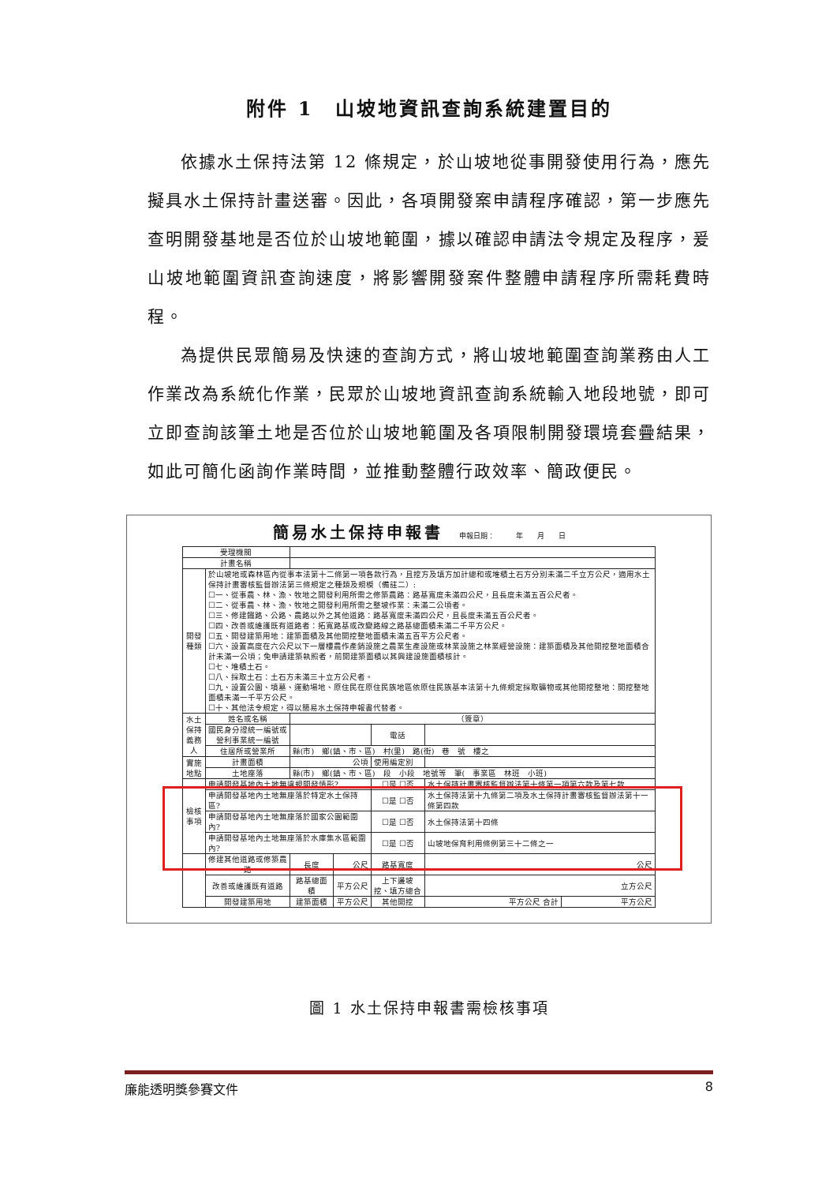附件 1　山坡地資訊查詢系統建置目的
依據水土保持法第 12 條規定，於山坡地從事開發使用行為，應先擬具水土保持計畫送審。因此，各項開發案申請程序確認，第一步應先查明開發基地是否位於山坡地範圍，據以確認申請法令規定及程序，爰山坡地範圍資訊查詢速度，將影響開發案件整體申請程序所需耗費時程。
為提供民眾簡易及快速的查詢方式，將山坡地範圍查詢業務由人工作業改為系統化作業，民眾於山坡地資訊查詢系統輸入地段地號，即可立即查詢該筆土地是否位於山坡地範圍及各項限制開發環境套疊結果，如此可簡化函詢作業時間，並推動整體行政效率、簡政便民。
簡易水土保持申報書 申報日期：　　　年　　月　　日
| 受理機關 | | | | | | |
| 計畫名稱 | | | | | | |
| 開發 種類 | 於山坡地或森林區內從事本法第十二條第一項各款行為，且挖方及填方加計總和或堆積土石方分別未滿二千立方公尺，適用水土保持計畫審核監督辦法第三條規定之種類及規模（備註二）: ☐一、從事農、林、漁、牧地之開發利用所需之修築農路：路基寬度未滿四公尺，且長度未滿五百公尺者。 ☐二、從事農、林、漁、牧地之開發利用所需之整坡作業：未滿二公頃者。 ☐三、修建鐵路、公路、農路以外之其他道路：路基寬度未滿四公尺，且長度未滿五百公尺者。 ☐四、改善或維護既有道路者：拓寬路基或改變路線之路基總面積未滿二千平方公尺。 ☐五、開發建築用地：建築面積及其他開挖整地面積未滿五百平方公尺者。 ☐六、設置高度在六公尺以下一層樓農作產銷設施之農業生產設施或林業設施之林業經營設施：建築面積及其他開挖整地面積合計未滿一公頃；免申請建築執照者，前開建築面積以其興建設施面積核計。 ☐七、堆積土石。 ☐八、採取土石：土石方未滿三十立方公尺者。 ☐九、設置公園、墳墓、運動場地、原住民在原住民族地區依原住民族基本法第十九條規定採取礦物或其他開挖整地：開挖整地面積未滿一千平方公尺。 ☐十、其他法令規定，得以簡易水土保持申報書代替者。 | | | | | |
| 水土 保持 義務人 | 姓名或名稱 | （簽章） | | | | |
| | 國民身分證統一編號或 營利事業統一編號 | | | 電話 | | |
| | 住居所或營業所 | 縣(市) 鄉(鎮、市、區) 村(里) 路(街) 巷 號 樓之 | | | | |
| 實施 地點 | 計畫面積 | 公頃 | | 使用編定別 | | |
| | 土地座落 | 縣(市) 鄉(鎮、市、區) 段 小段 地號等 筆( 事業區 林班 小班) | | | | |
| 檢核 事項 | 申請開發基地內土地無違規開發情形? | | | ☐是 ☐否 | 水土保持計畫審核監督辦法第十條第一項第六款及第七款 | |
| | 申請開發基地內土地無座落於特定水土保持區? | | | ☐是 ☐否 | 水土保持法第十九條第二項及水土保持計畫審核監督辦法第十一條第四款 | |
| | 申請開發基地內土地無座落於國家公園範圍內? | | | ☐是 ☐否 | 水土保持法第十四條 | |
| | 申請開發基地內土地無座落於水庫集水區範圍內? | | | ☐是 ☐否 | 山坡地保育利用條例第三十二條之一 | |
| | 修建其他道路或修築農路 | 長度 | 公尺 | 路基寬度 | 公尺 | |
| | 改善或維護既有道路 | 路基總面積 | 平方公尺 | 上下邊坡 挖、填方總合 | 立方公尺 | |
| | 開發建築用地 | 建築面積 | 平方公尺 | 其他開挖 | 平方公尺 合計 | 平方公尺 |
圖 1 水土保持申報書需檢核事項
廉能透明獎參賽文件 8